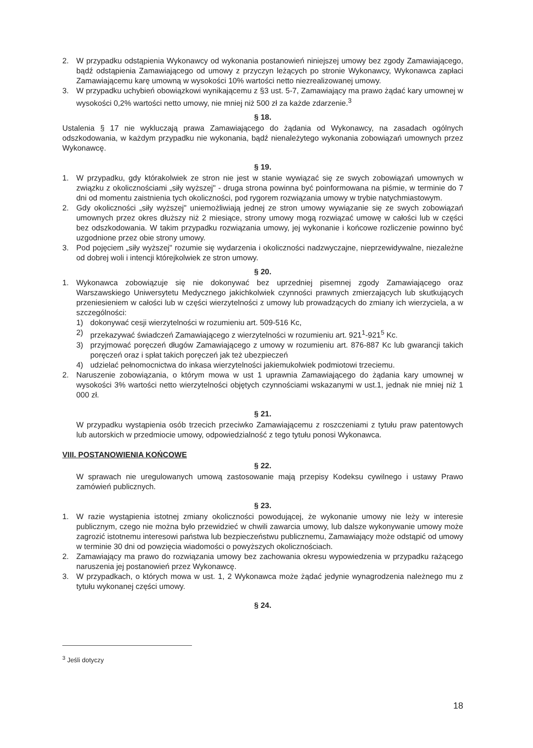2. W przypadku odstąpienia Wykonawcy od wykonania postanowień niniejszej umowy bez zgody Zamawiającego, bądź odstąpienia Zamawiającego od umowy z przyczyn leżących po stronie Wykonawcy, Wykonawca zapłaci Zamawiającemu karę umowną w wysokości 10% wartości netto niezrealizowanej umowy.
3. W przypadku uchybień obowiązkowi wynikającemu z §3 ust. 5-7, Zamawiający ma prawo żądać kary umownej w wysokości 0,2% wartości netto umowy, nie mniej niż 500 zł za każde zdarzenie.<sup>3</sup>
§ 18.
Ustalenia § 17 nie wykluczają prawa Zamawiającego do żądania od Wykonawcy, na zasadach ogólnych odszkodowania, w każdym przypadku nie wykonania, bądź nienależytego wykonania zobowiązań umownych przez Wykonawcę.
§ 19.
1. W przypadku, gdy którakolwiek ze stron nie jest w stanie wywiązać się ze swych zobowiązań umownych w związku z okolicznościami „siły wyższej" - druga strona powinna być poinformowana na piśmie, w terminie do 7 dni od momentu zaistnienia tych okoliczności, pod rygorem rozwiązania umowy w trybie natychmiastowym.
2. Gdy okoliczności „siły wyższej" uniemożliwiają jednej ze stron umowy wywiązanie się ze swych zobowiązań umownych przez okres dłuższy niż 2 miesiące, strony umowy mogą rozwiązać umowę w całości lub w części bez odszkodowania. W takim przypadku rozwiązania umowy, jej wykonanie i końcowe rozliczenie powinno być uzgodnione przez obie strony umowy.
3. Pod pojęciem „siły wyższej" rozumie się wydarzenia i okoliczności nadzwyczajne, nieprzewidywalne, niezależne od dobrej woli i intencji którejkolwiek ze stron umowy.
§ 20.
1. Wykonawca zobowiązuje się nie dokonywać bez uprzedniej pisemnej zgody Zamawiającego oraz Warszawskiego Uniwersytetu Medycznego jakichkolwiek czynności prawnych zmierzających lub skutkujących przeniesieniem w całości lub w części wierzytelności z umowy lub prowadzących do zmiany ich wierzyciela, a w szczególności:
1) dokonywać cesji wierzytelności w rozumieniu art. 509-516 Kc,
2) przekazywać świadczeń Zamawiającego z wierzytelności w rozumieniu art. 921<sup>1</sup>-921<sup>5</sup> Kc.
3) przyjmować poręczeń długów Zamawiającego z umowy w rozumieniu art. 876-887 Kc lub gwarancji takich poręczeń oraz i spłat takich poręczeń jak też ubezpieczeń
4) udzielać pełnomocnictwa do inkasa wierzytelności jakiemukolwiek podmiotowi trzeciemu.
2. Naruszenie zobowiązania, o którym mowa w ust 1 uprawnia Zamawiającego do żądania kary umownej w wysokości 3% wartości netto wierzytelności objętych czynnościami wskazanymi w ust.1, jednak nie mniej niż 1 000 zł.
§ 21.
W przypadku wystąpienia osób trzecich przeciwko Zamawiającemu z roszczeniami z tytułu praw patentowych lub autorskich w przedmiocie umowy, odpowiedzialność z tego tytułu ponosi Wykonawca.
VIII. POSTANOWIENIA KOŃCOWE
§ 22.
W sprawach nie uregulowanych umową zastosowanie mają przepisy Kodeksu cywilnego i ustawy Prawo zamówień publicznych.
§ 23.
1. W razie wystąpienia istotnej zmiany okoliczności powodującej, że wykonanie umowy nie leży w interesie publicznym, czego nie można było przewidzieć w chwili zawarcia umowy, lub dalsze wykonywanie umowy może zagrozić istotnemu interesowi państwa lub bezpieczeństwu publicznemu, Zamawiający może odstąpić od umowy w terminie 30 dni od powzięcia wiadomości o powyższych okolicznościach.
2. Zamawiający ma prawo do rozwiązania umowy bez zachowania okresu wypowiedzenia w przypadku rażącego naruszenia jej postanowień przez Wykonawcę.
3. W przypadkach, o których mowa w ust. 1, 2 Wykonawca może żądać jedynie wynagrodzenia należnego mu z tytułu wykonanej części umowy.
§ 24.
<sup>3</sup> Jeśli dotyczy
18